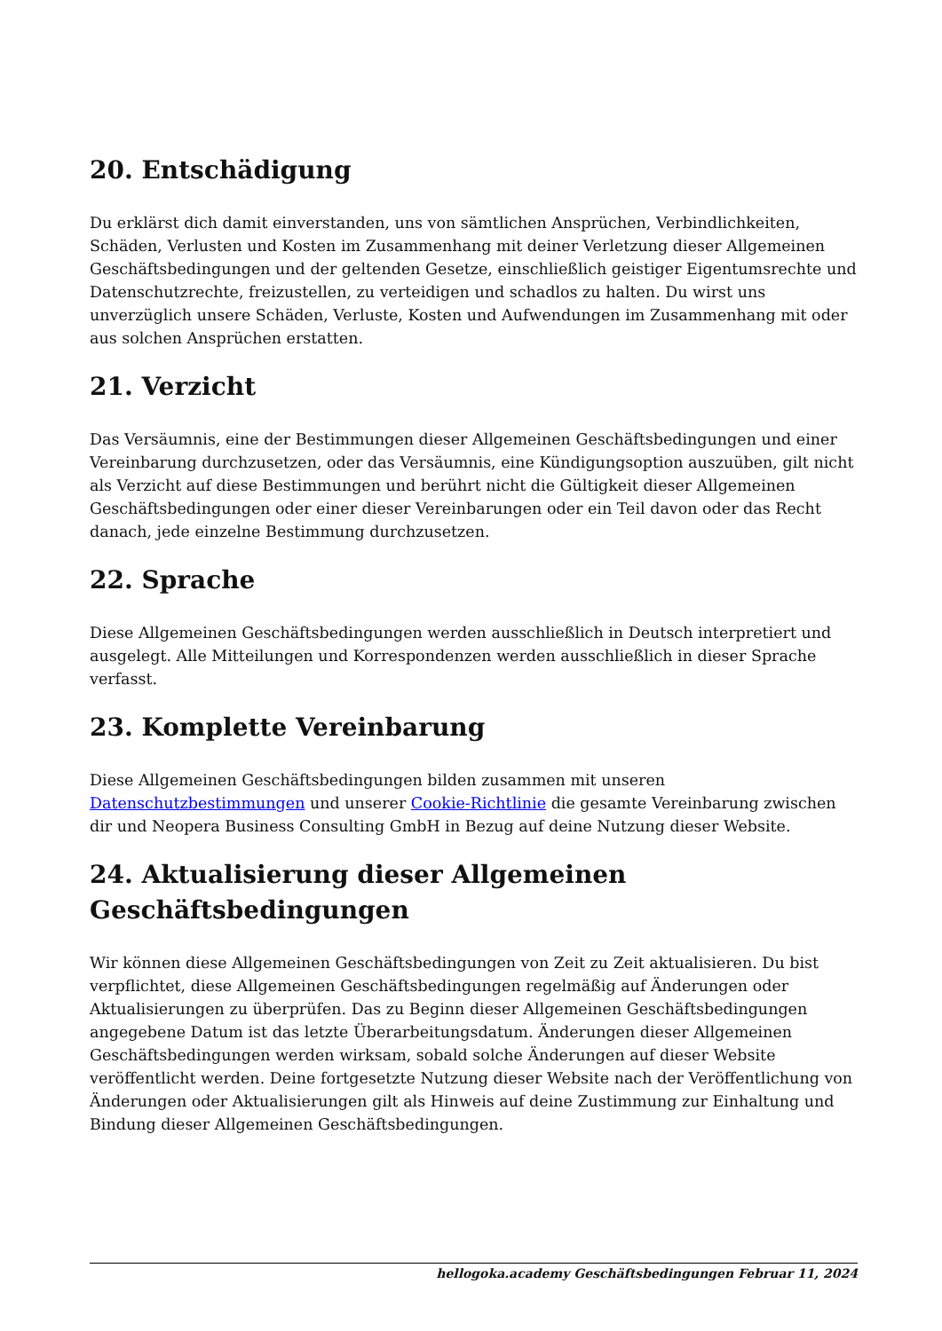20. Entschädigung
Du erklärst dich damit einverstanden, uns von sämtlichen Ansprüchen, Verbindlichkeiten, Schäden, Verlusten und Kosten im Zusammenhang mit deiner Verletzung dieser Allgemeinen Geschäftsbedingungen und der geltenden Gesetze, einschließlich geistiger Eigentumsrechte und Datenschutzrechte, freizustellen, zu verteidigen und schadlos zu halten. Du wirst uns unverzüglich unsere Schäden, Verluste, Kosten und Aufwendungen im Zusammenhang mit oder aus solchen Ansprüchen erstatten.
21. Verzicht
Das Versäumnis, eine der Bestimmungen dieser Allgemeinen Geschäftsbedingungen und einer Vereinbarung durchzusetzen, oder das Versäumnis, eine Kündigungsoption auszuüben, gilt nicht als Verzicht auf diese Bestimmungen und berührt nicht die Gültigkeit dieser Allgemeinen Geschäftsbedingungen oder einer dieser Vereinbarungen oder ein Teil davon oder das Recht danach, jede einzelne Bestimmung durchzusetzen.
22. Sprache
Diese Allgemeinen Geschäftsbedingungen werden ausschließlich in Deutsch interpretiert und ausgelegt. Alle Mitteilungen und Korrespondenzen werden ausschließlich in dieser Sprache verfasst.
23. Komplette Vereinbarung
Diese Allgemeinen Geschäftsbedingungen bilden zusammen mit unseren Datenschutzbestimmungen und unserer Cookie-Richtlinie die gesamte Vereinbarung zwischen dir und Neopera Business Consulting GmbH in Bezug auf deine Nutzung dieser Website.
24. Aktualisierung dieser Allgemeinen Geschäftsbedingungen
Wir können diese Allgemeinen Geschäftsbedingungen von Zeit zu Zeit aktualisieren. Du bist verpflichtet, diese Allgemeinen Geschäftsbedingungen regelmäßig auf Änderungen oder Aktualisierungen zu überprüfen. Das zu Beginn dieser Allgemeinen Geschäftsbedingungen angegebene Datum ist das letzte Überarbeitungsdatum. Änderungen dieser Allgemeinen Geschäftsbedingungen werden wirksam, sobald solche Änderungen auf dieser Website veröffentlicht werden. Deine fortgesetzte Nutzung dieser Website nach der Veröffentlichung von Änderungen oder Aktualisierungen gilt als Hinweis auf deine Zustimmung zur Einhaltung und Bindung dieser Allgemeinen Geschäftsbedingungen.
hellogoka.academy Geschäftsbedingungen Februar 11, 2024